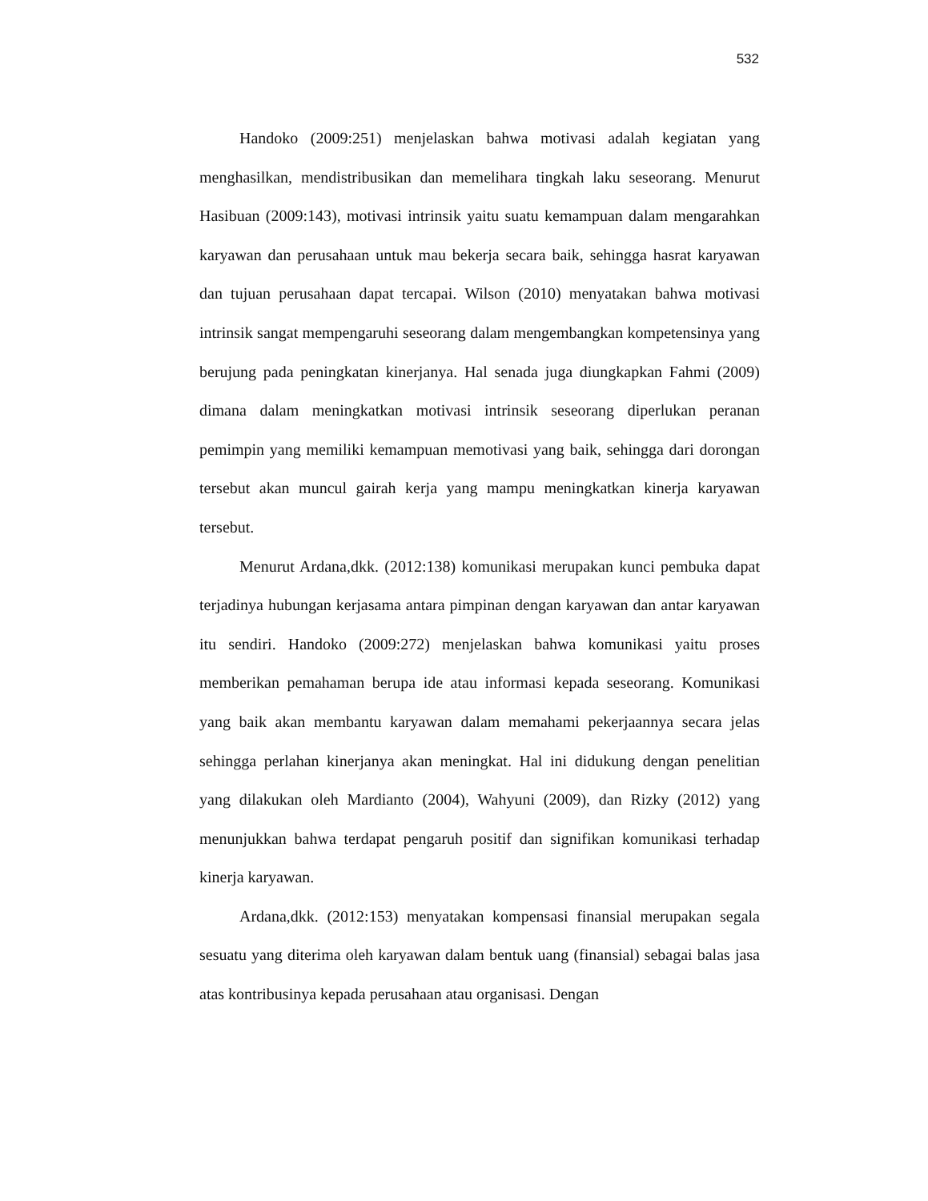532
Handoko (2009:251) menjelaskan bahwa motivasi adalah kegiatan yang menghasilkan, mendistribusikan dan memelihara tingkah laku seseorang. Menurut Hasibuan (2009:143), motivasi intrinsik yaitu suatu kemampuan dalam mengarahkan karyawan dan perusahaan untuk mau bekerja secara baik, sehingga hasrat karyawan dan tujuan perusahaan dapat tercapai. Wilson (2010) menyatakan bahwa motivasi intrinsik sangat mempengaruhi seseorang dalam mengembangkan kompetensinya yang berujung pada peningkatan kinerjanya. Hal senada juga diungkapkan Fahmi (2009) dimana dalam meningkatkan motivasi intrinsik seseorang diperlukan peranan pemimpin yang memiliki kemampuan memotivasi yang baik, sehingga dari dorongan tersebut akan muncul gairah kerja yang mampu meningkatkan kinerja karyawan tersebut.
Menurut Ardana,dkk. (2012:138) komunikasi merupakan kunci pembuka dapat terjadinya hubungan kerjasama antara pimpinan dengan karyawan dan antar karyawan itu sendiri. Handoko (2009:272) menjelaskan bahwa komunikasi yaitu proses memberikan pemahaman berupa ide atau informasi kepada seseorang. Komunikasi yang baik akan membantu karyawan dalam memahami pekerjaannya secara jelas sehingga perlahan kinerjanya akan meningkat. Hal ini didukung dengan penelitian yang dilakukan oleh Mardianto (2004), Wahyuni (2009), dan Rizky (2012) yang menunjukkan bahwa terdapat pengaruh positif dan signifikan komunikasi terhadap kinerja karyawan.
Ardana,dkk. (2012:153) menyatakan kompensasi finansial merupakan segala sesuatu yang diterima oleh karyawan dalam bentuk uang (finansial) sebagai balas jasa atas kontribusinya kepada perusahaan atau organisasi. Dengan